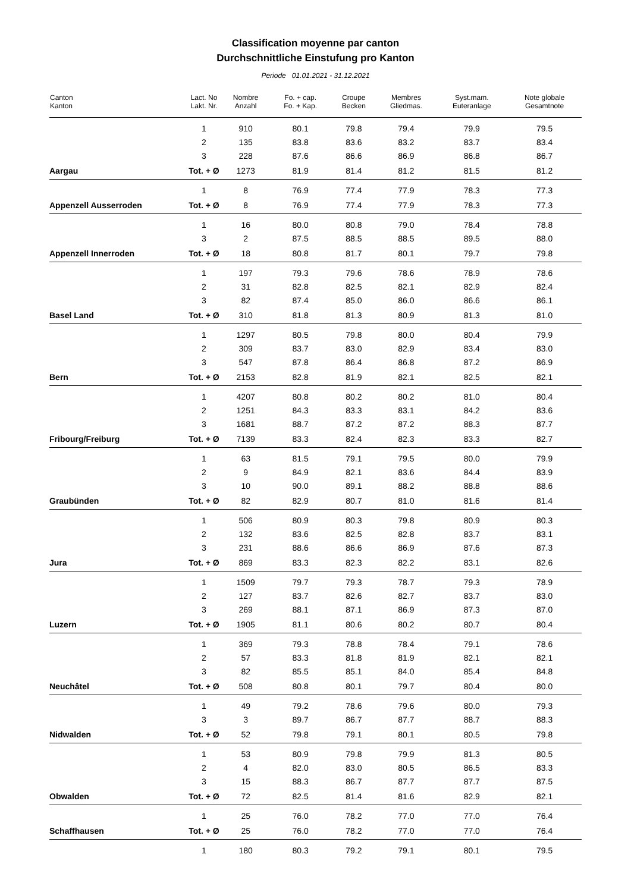Classification moyenne par canton
Durchschnittliche Einstufung pro Kanton
Periode 01.01.2021 - 31.12.2021
| Canton Kanton | Lact. No Lakt. Nr. | Nombre Anzahl | Fo. + cap. Fo. + Kap. | Croupe Becken | Membres Gliedmas. | Syst.mam. Euteranlage | Note globale Gesamtnote |
| --- | --- | --- | --- | --- | --- | --- | --- |
| | 1 | 910 | 80.1 | 79.8 | 79.4 | 79.9 | 79.5 |
| | 2 | 135 | 83.8 | 83.6 | 83.2 | 83.7 | 83.4 |
| | 3 | 228 | 87.6 | 86.6 | 86.9 | 86.8 | 86.7 |
| Aargau | Tot. + Ø | 1273 | 81.9 | 81.4 | 81.2 | 81.5 | 81.2 |
| | 1 | 8 | 76.9 | 77.4 | 77.9 | 78.3 | 77.3 |
| Appenzell Ausserroden | Tot. + Ø | 8 | 76.9 | 77.4 | 77.9 | 78.3 | 77.3 |
| | 1 | 16 | 80.0 | 80.8 | 79.0 | 78.4 | 78.8 |
| | 3 | 2 | 87.5 | 88.5 | 88.5 | 89.5 | 88.0 |
| Appenzell Innerroden | Tot. + Ø | 18 | 80.8 | 81.7 | 80.1 | 79.7 | 79.8 |
| | 1 | 197 | 79.3 | 79.6 | 78.6 | 78.9 | 78.6 |
| | 2 | 31 | 82.8 | 82.5 | 82.1 | 82.9 | 82.4 |
| | 3 | 82 | 87.4 | 85.0 | 86.0 | 86.6 | 86.1 |
| Basel Land | Tot. + Ø | 310 | 81.8 | 81.3 | 80.9 | 81.3 | 81.0 |
| | 1 | 1297 | 80.5 | 79.8 | 80.0 | 80.4 | 79.9 |
| | 2 | 309 | 83.7 | 83.0 | 82.9 | 83.4 | 83.0 |
| | 3 | 547 | 87.8 | 86.4 | 86.8 | 87.2 | 86.9 |
| Bern | Tot. + Ø | 2153 | 82.8 | 81.9 | 82.1 | 82.5 | 82.1 |
| | 1 | 4207 | 80.8 | 80.2 | 80.2 | 81.0 | 80.4 |
| | 2 | 1251 | 84.3 | 83.3 | 83.1 | 84.2 | 83.6 |
| | 3 | 1681 | 88.7 | 87.2 | 87.2 | 88.3 | 87.7 |
| Fribourg/Freiburg | Tot. + Ø | 7139 | 83.3 | 82.4 | 82.3 | 83.3 | 82.7 |
| | 1 | 63 | 81.5 | 79.1 | 79.5 | 80.0 | 79.9 |
| | 2 | 9 | 84.9 | 82.1 | 83.6 | 84.4 | 83.9 |
| | 3 | 10 | 90.0 | 89.1 | 88.2 | 88.8 | 88.6 |
| Graubünden | Tot. + Ø | 82 | 82.9 | 80.7 | 81.0 | 81.6 | 81.4 |
| | 1 | 506 | 80.9 | 80.3 | 79.8 | 80.9 | 80.3 |
| | 2 | 132 | 83.6 | 82.5 | 82.8 | 83.7 | 83.1 |
| | 3 | 231 | 88.6 | 86.6 | 86.9 | 87.6 | 87.3 |
| Jura | Tot. + Ø | 869 | 83.3 | 82.3 | 82.2 | 83.1 | 82.6 |
| | 1 | 1509 | 79.7 | 79.3 | 78.7 | 79.3 | 78.9 |
| | 2 | 127 | 83.7 | 82.6 | 82.7 | 83.7 | 83.0 |
| | 3 | 269 | 88.1 | 87.1 | 86.9 | 87.3 | 87.0 |
| Luzern | Tot. + Ø | 1905 | 81.1 | 80.6 | 80.2 | 80.7 | 80.4 |
| | 1 | 369 | 79.3 | 78.8 | 78.4 | 79.1 | 78.6 |
| | 2 | 57 | 83.3 | 81.8 | 81.9 | 82.1 | 82.1 |
| | 3 | 82 | 85.5 | 85.1 | 84.0 | 85.4 | 84.8 |
| Neuchâtel | Tot. + Ø | 508 | 80.8 | 80.1 | 79.7 | 80.4 | 80.0 |
| | 1 | 49 | 79.2 | 78.6 | 79.6 | 80.0 | 79.3 |
| | 3 | 3 | 89.7 | 86.7 | 87.7 | 88.7 | 88.3 |
| Nidwalden | Tot. + Ø | 52 | 79.8 | 79.1 | 80.1 | 80.5 | 79.8 |
| | 1 | 53 | 80.9 | 79.8 | 79.9 | 81.3 | 80.5 |
| | 2 | 4 | 82.0 | 83.0 | 80.5 | 86.5 | 83.3 |
| | 3 | 15 | 88.3 | 86.7 | 87.7 | 87.7 | 87.5 |
| Obwalden | Tot. + Ø | 72 | 82.5 | 81.4 | 81.6 | 82.9 | 82.1 |
| | 1 | 25 | 76.0 | 78.2 | 77.0 | 77.0 | 76.4 |
| Schaffhausen | Tot. + Ø | 25 | 76.0 | 78.2 | 77.0 | 77.0 | 76.4 |
| | 1 | 180 | 80.3 | 79.2 | 79.1 | 80.1 | 79.5 |